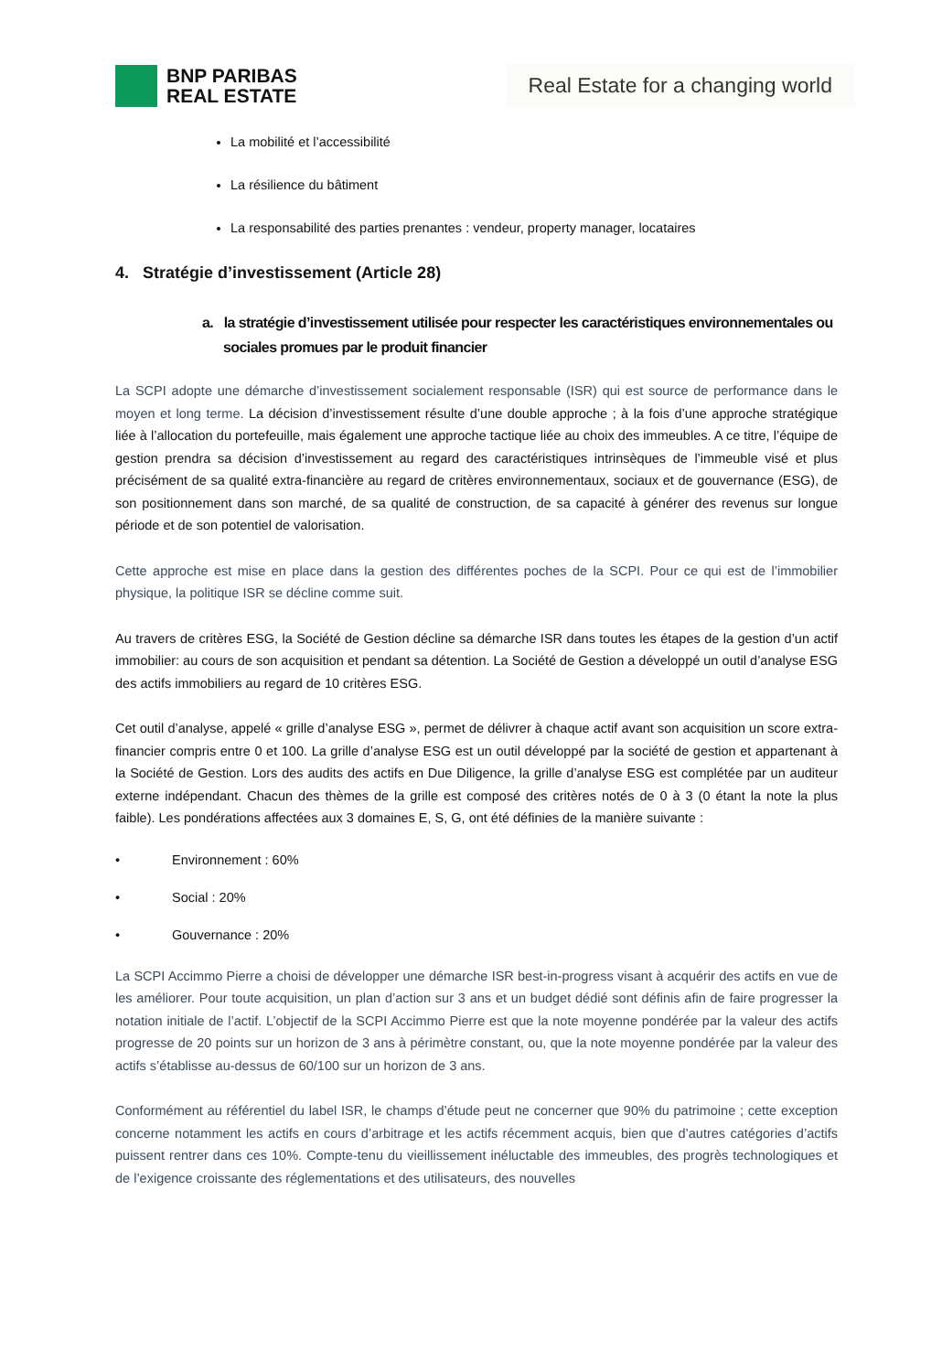BNP PARIBAS
REAL ESTATE
Real Estate for a changing world
La mobilité et l’accessibilité
La résilience du bâtiment
La responsabilité des parties prenantes : vendeur, property manager, locataires
4. Stratégie d’investissement (Article 28)
a. la stratégie d’investissement utilisée pour respecter les caractéristiques environnementales ou
sociales promues par le produit financier
La SCPI adopte une démarche d’investissement socialement responsable (ISR) qui est source de performance dans le moyen et long terme. La décision d’investissement résulte d’une double approche ; à la fois d’une approche stratégique liée à l’allocation du portefeuille, mais également une approche tactique liée au choix des immeubles. A ce titre, l’équipe de gestion prendra sa décision d’investissement au regard des caractéristiques intrinsèques de l’immeuble visé et plus précisément de sa qualité extra-financière au regard de critères environnementaux, sociaux et de gouvernance (ESG), de son positionnement dans son marché, de sa qualité de construction, de sa capacité à générer des revenus sur longue période et de son potentiel de valorisation.
Cette approche est mise en place dans la gestion des différentes poches de la SCPI. Pour ce qui est de l’immobilier physique, la politique ISR se décline comme suit.
Au travers de critères ESG, la Société de Gestion décline sa démarche ISR dans toutes les étapes de la gestion d’un actif immobilier: au cours de son acquisition et pendant sa détention. La Société de Gestion a développé un outil d’analyse ESG des actifs immobiliers au regard de 10 critères ESG.
Cet outil d’analyse, appelé « grille d’analyse ESG », permet de délivrer à chaque actif avant son acquisition un score extra-financier compris entre 0 et 100. La grille d’analyse ESG est un outil développé par la société de gestion et appartenant à la Société de Gestion. Lors des audits des actifs en Due Diligence, la grille d’analyse ESG est complétée par un auditeur externe indépendant. Chacun des thèmes de la grille est composé des critères notés de 0 à 3 (0 étant la note la plus faible). Les pondérations affectées aux 3 domaines E, S, G, ont été définies de la manière suivante :
• Environnement : 60%
• Social : 20%
• Gouvernance : 20%
La SCPI Accimmo Pierre a choisi de développer une démarche ISR best-in-progress visant à acquérir des actifs en vue de les améliorer. Pour toute acquisition, un plan d’action sur 3 ans et un budget dédié sont définis afin de faire progresser la notation initiale de l’actif. L’objectif de la SCPI Accimmo Pierre est que la note moyenne pondérée par la valeur des actifs progresse de 20 points sur un horizon de 3 ans à périmètre constant, ou, que la note moyenne pondérée par la valeur des actifs s’établisse au-dessus de 60/100 sur un horizon de 3 ans.
Conformément au référentiel du label ISR, le champs d’étude peut ne concerner que 90% du patrimoine ; cette exception concerne notamment les actifs en cours d’arbitrage et les actifs récemment acquis, bien que d’autres catégories d’actifs puissent rentrer dans ces 10%. Compte-tenu du vieillissement inéluctable des immeubles, des progrès technologiques et de l’exigence croissante des réglementations et des utilisateurs, des nouvelles